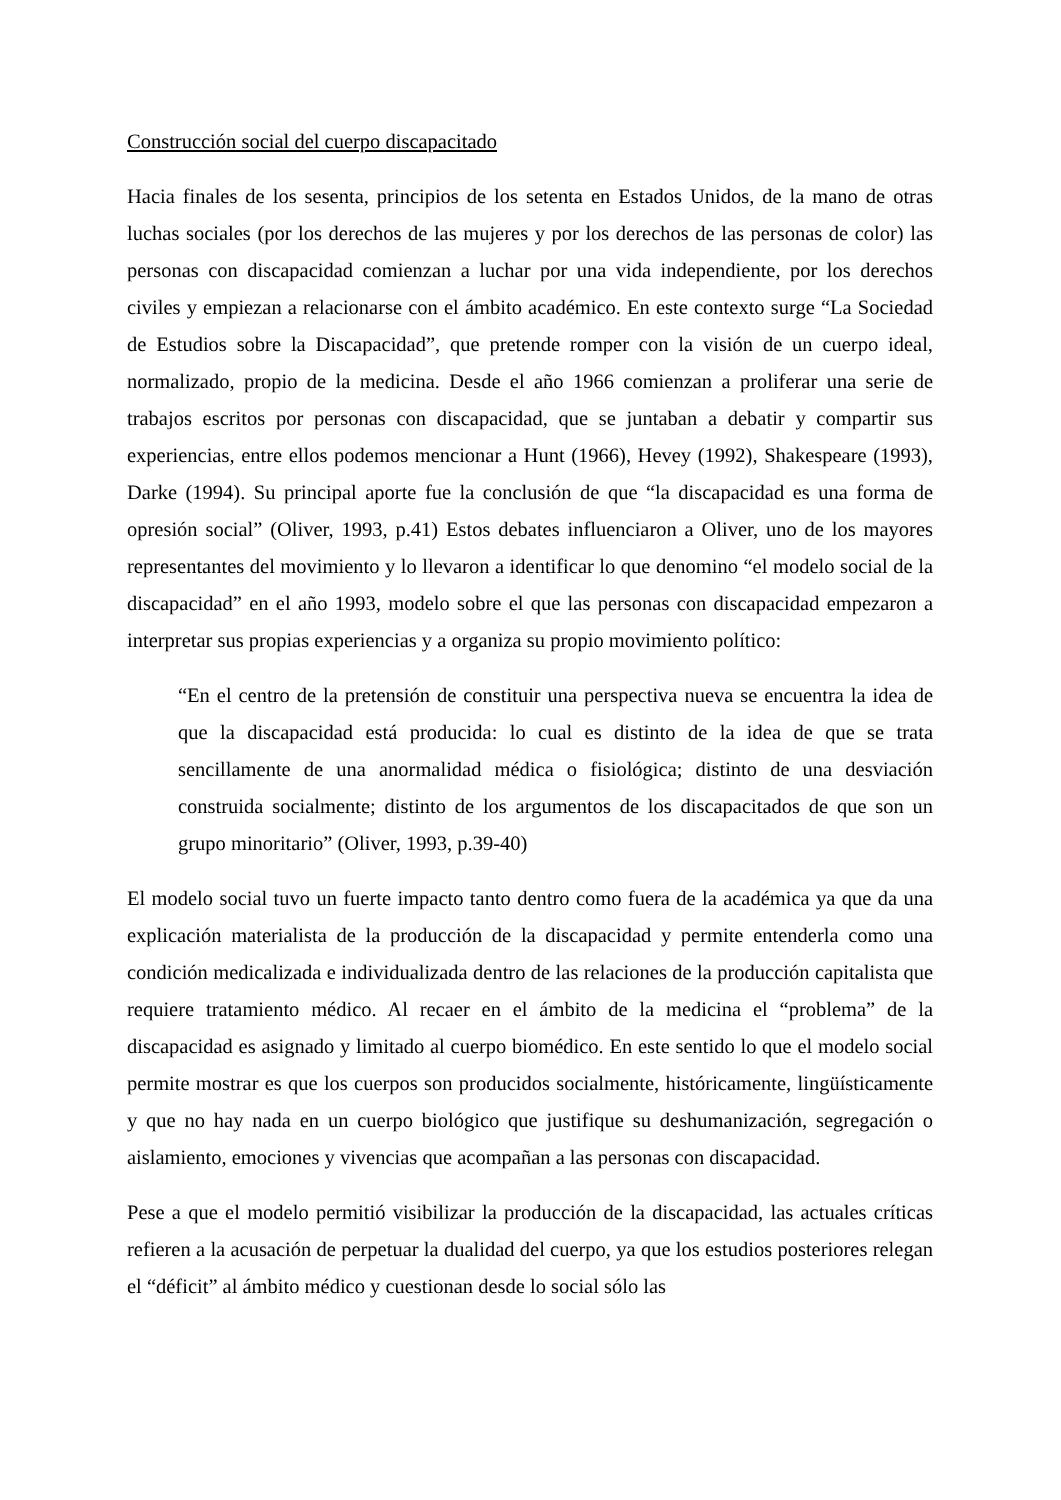Construcción social del cuerpo discapacitado
Hacia finales de los sesenta, principios de los setenta en Estados Unidos, de la mano de otras luchas sociales (por los derechos de las mujeres y por los derechos de las personas de color) las personas con discapacidad comienzan a luchar por una vida independiente, por los derechos civiles y empiezan a relacionarse con el ámbito académico. En este contexto surge “La Sociedad de Estudios sobre la Discapacidad”, que pretende romper con la visión de un cuerpo ideal, normalizado, propio de la medicina. Desde el año 1966 comienzan a proliferar una serie de trabajos escritos por personas con discapacidad, que se juntaban a debatir y compartir sus experiencias, entre ellos podemos mencionar a Hunt (1966), Hevey (1992), Shakespeare (1993), Darke (1994). Su principal aporte fue la conclusión de que “la discapacidad es una forma de opresión social” (Oliver, 1993, p.41) Estos debates influenciaron a Oliver, uno de los mayores representantes del movimiento y lo llevaron a identificar lo que denomino “el modelo social de la discapacidad” en el año 1993, modelo sobre el que las personas con discapacidad empezaron a interpretar sus propias experiencias y a organiza su propio movimiento político:
“En el centro de la pretensión de constituir una perspectiva nueva se encuentra la idea de que la discapacidad está producida: lo cual es distinto de la idea de que se trata sencillamente de una anormalidad médica o fisiológica; distinto de una desviación construida socialmente; distinto de los argumentos de los discapacitados de que son un grupo minoritario” (Oliver, 1993, p.39-40)
El modelo social tuvo un fuerte impacto tanto dentro como fuera de la académica ya que da una explicación materialista de la producción de la discapacidad y permite entenderla como una condición medicalizada e individualizada dentro de las relaciones de la producción capitalista que requiere tratamiento médico. Al recaer en el ámbito de la medicina el “problema” de la discapacidad es asignado y limitado al cuerpo biomédico. En este sentido lo que el modelo social permite mostrar es que los cuerpos son producidos socialmente, históricamente, lingüísticamente y que no hay nada en un cuerpo biológico que justifique su deshumanización, segregación o aislamiento, emociones y vivencias que acompañan a las personas con discapacidad.
Pese a que el modelo permitió visibilizar la producción de la discapacidad, las actuales críticas refieren a la acusación de perpetuar la dualidad del cuerpo, ya que los estudios posteriores relegan el “déficit” al ámbito médico y cuestionan desde lo social sólo las